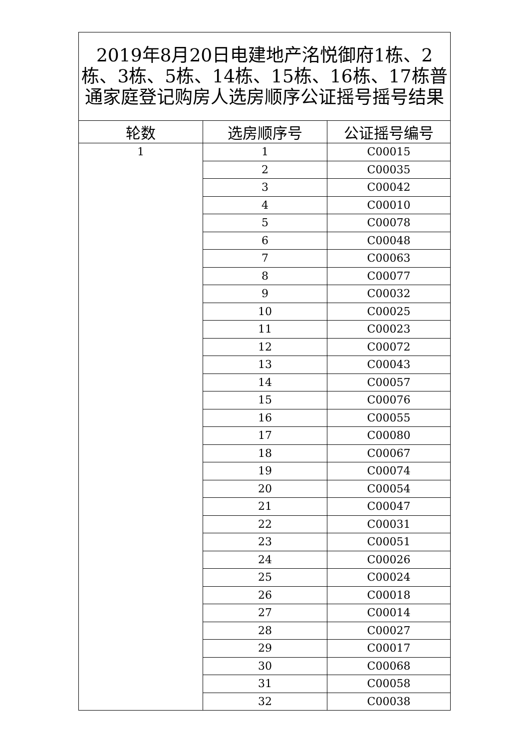| 2019年8月20日电建地产洺悦御府1栋、2栋、3栋、5栋、14栋、15栋、16栋、17栋普通家庭登记购房人选房顺序公证摇号摇号结果 | | |
| --- | --- | --- |
| 轮数 | 选房顺序号 | 公证摇号编号 |
| 1 | 1 | C00015 |
| | 2 | C00035 |
| | 3 | C00042 |
| | 4 | C00010 |
| | 5 | C00078 |
| | 6 | C00048 |
| | 7 | C00063 |
| | 8 | C00077 |
| | 9 | C00032 |
| | 10 | C00025 |
| | 11 | C00023 |
| | 12 | C00072 |
| | 13 | C00043 |
| | 14 | C00057 |
| | 15 | C00076 |
| | 16 | C00055 |
| | 17 | C00080 |
| | 18 | C00067 |
| | 19 | C00074 |
| | 20 | C00054 |
| | 21 | C00047 |
| | 22 | C00031 |
| | 23 | C00051 |
| | 24 | C00026 |
| | 25 | C00024 |
| | 26 | C00018 |
| | 27 | C00014 |
| | 28 | C00027 |
| | 29 | C00017 |
| | 30 | C00068 |
| | 31 | C00058 |
| | 32 | C00038 |